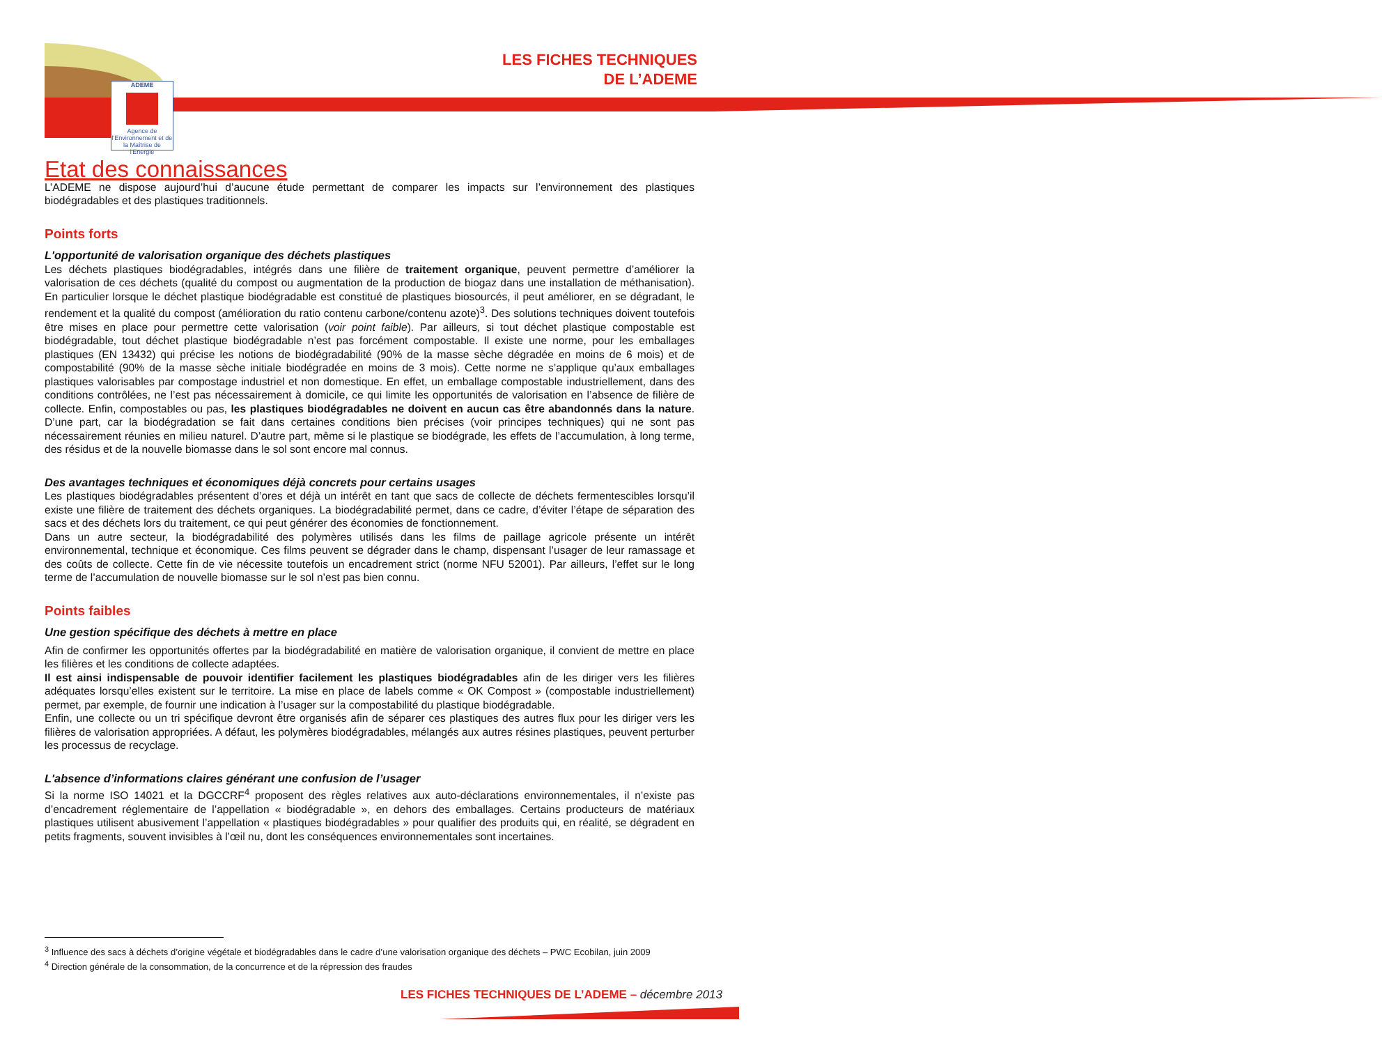ADEME
Agence de l'Environnement et de la Maîtrise de l'Energie
LES FICHES TECHNIQUES
DE L’ADEME
Etat des connaissances
L’ADEME ne dispose aujourd’hui d’aucune étude permettant de comparer les impacts sur l’environnement des plastiques biodégradables et des plastiques traditionnels.
Points forts
L'opportunité de valorisation organique des déchets plastiques
Les déchets plastiques biodégradables, intégrés dans une filière de traitement organique, peuvent permettre d’améliorer la valorisation de ces déchets (qualité du compost ou augmentation de la production de biogaz dans une installation de méthanisation). En particulier lorsque le déchet plastique biodégradable est constitué de plastiques biosourcés, il peut améliorer, en se dégradant, le rendement et la qualité du compost (amélioration du ratio contenu carbone/contenu azote)<sup>3</sup>. Des solutions techniques doivent toutefois être mises en place pour permettre cette valorisation (voir point faible). Par ailleurs, si tout déchet plastique compostable est biodégradable, tout déchet plastique biodégradable n’est pas forcément compostable. Il existe une norme, pour les emballages plastiques (EN 13432) qui précise les notions de biodégradabilité (90% de la masse sèche dégradée en moins de 6 mois) et de compostabilité (90% de la masse sèche initiale biodégradée en moins de 3 mois). Cette norme ne s’applique qu’aux emballages plastiques valorisables par compostage industriel et non domestique. En effet, un emballage compostable industriellement, dans des conditions contrôlées, ne l’est pas nécessairement à domicile, ce qui limite les opportunités de valorisation en l’absence de filière de collecte. Enfin, compostables ou pas, les plastiques biodégradables ne doivent en aucun cas être abandonnés dans la nature. D’une part, car la biodégradation se fait dans certaines conditions bien précises (voir principes techniques) qui ne sont pas nécessairement réunies en milieu naturel. D’autre part, même si le plastique se biodégrade, les effets de l’accumulation, à long terme, des résidus et de la nouvelle biomasse dans le sol sont encore mal connus.
Des avantages techniques et économiques déjà concrets pour certains usages
Les plastiques biodégradables présentent d’ores et déjà un intérêt en tant que sacs de collecte de déchets fermentescibles lorsqu’il existe une filière de traitement des déchets organiques. La biodégradabilité permet, dans ce cadre, d’éviter l’étape de séparation des sacs et des déchets lors du traitement, ce qui peut générer des économies de fonctionnement.
Dans un autre secteur, la biodégradabilité des polymères utilisés dans les films de paillage agricole présente un intérêt environnemental, technique et économique. Ces films peuvent se dégrader dans le champ, dispensant l’usager de leur ramassage et des coûts de collecte. Cette fin de vie nécessite toutefois un encadrement strict (norme NFU 52001). Par ailleurs, l’effet sur le long terme de l’accumulation de nouvelle biomasse sur le sol n’est pas bien connu.
Points faibles
Une gestion spécifique des déchets à mettre en place
Afin de confirmer les opportunités offertes par la biodégradabilité en matière de valorisation organique, il convient de mettre en place les filières et les conditions de collecte adaptées.
Il est ainsi indispensable de pouvoir identifier facilement les plastiques biodégradables afin de les diriger vers les filières adéquates lorsqu’elles existent sur le territoire. La mise en place de labels comme « OK Compost » (compostable industriellement) permet, par exemple, de fournir une indication à l’usager sur la compostabilité du plastique biodégradable.
Enfin, une collecte ou un tri spécifique devront être organisés afin de séparer ces plastiques des autres flux pour les diriger vers les filières de valorisation appropriées. A défaut, les polymères biodégradables, mélangés aux autres résines plastiques, peuvent perturber les processus de recyclage.
L'absence d’informations claires générant une confusion de l’usager
Si la norme ISO 14021 et la DGCCRF<sup>4</sup> proposent des règles relatives aux auto-déclarations environnementales, il n’existe pas d’encadrement réglementaire de l’appellation « biodégradable », en dehors des emballages. Certains producteurs de matériaux plastiques utilisent abusivement l’appellation « plastiques biodégradables » pour qualifier des produits qui, en réalité, se dégradent en petits fragments, souvent invisibles à l’œil nu, dont les conséquences environnementales sont incertaines.
<sup>3</sup> Influence des sacs à déchets d’origine végétale et biodégradables dans le cadre d’une valorisation organique des déchets – PWC Ecobilan, juin 2009
<sup>4</sup> Direction générale de la consommation, de la concurrence et de la répression des fraudes
LES FICHES TECHNIQUES DE L’ADEME – décembre 2013